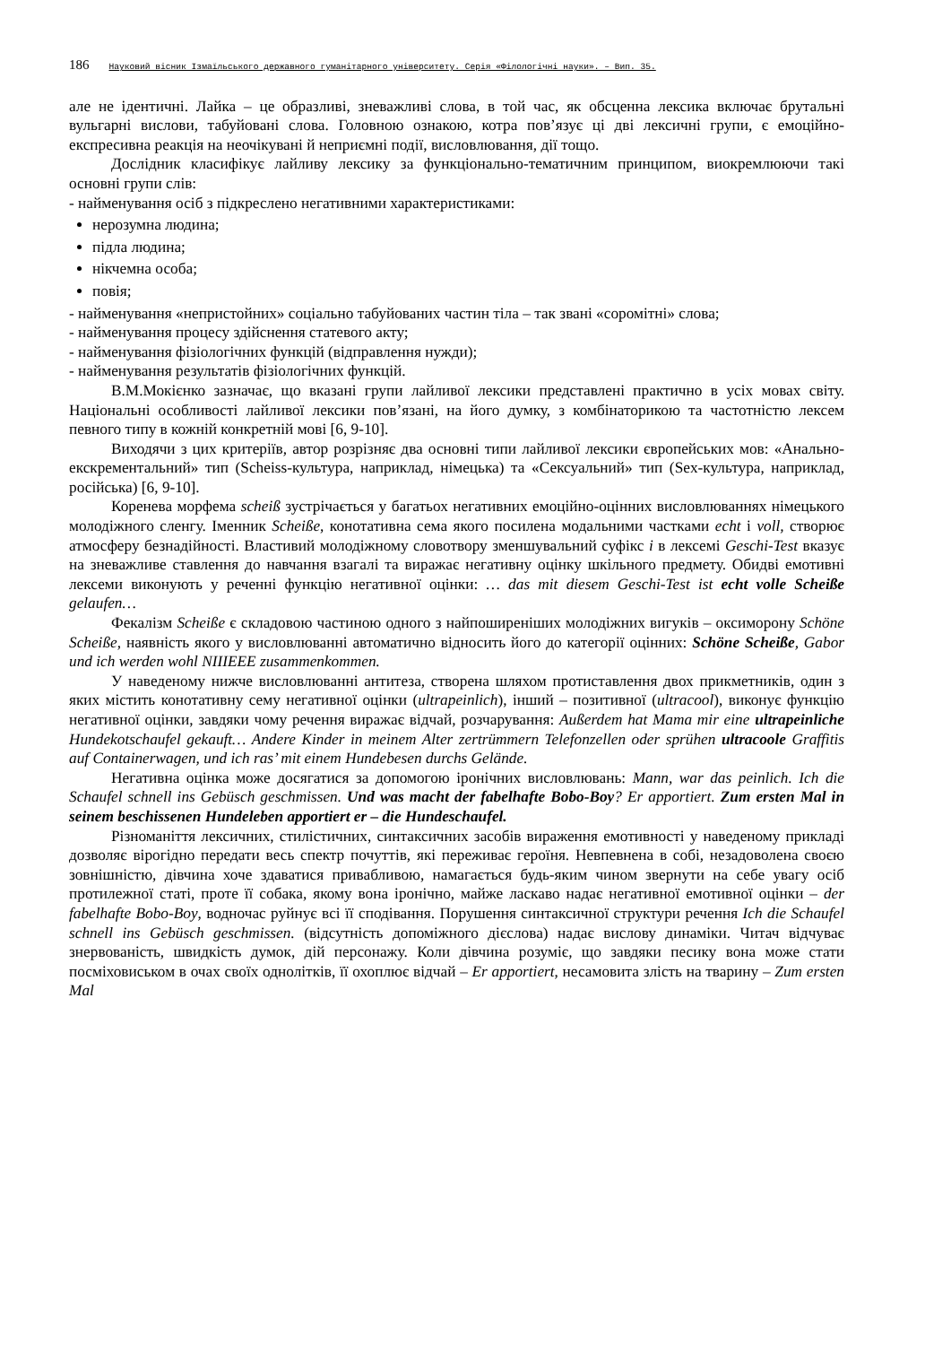186 Науковий вісник Ізмаїльського державного гуманітарного університету. Серія «Філологічні науки». – Вип. 35.
але не ідентичні. Лайка – це образливі, зневажливі слова, в той час, як обсценна лексика включає брутальні вульгарні вислови, табуйовані слова. Головною ознакою, котра пов’язує ці дві лексичні групи, є емоційно-експресивна реакція на неочікувані й неприємні події, висловлювання, дії тощо.
Дослідник класифікує лайливу лексику за функціонально-тематичним принципом, виокремлюючи такі основні групи слів:
- найменування осіб з підкреслено негативними характеристиками:
нерозумна людина;
підла людина;
нікчемна особа;
повія;
- найменування «непристойних» соціально табуйованих частин тіла – так звані «соромітні» слова;
- найменування процесу здійснення статевого акту;
- найменування фізіологічних функцій (відправлення нужди);
- найменування результатів фізіологічних функцій.
В.М.Мокієнко зазначає, що вказані групи лайливої лексики представлені практично в усіх мовах світу. Національні особливості лайливої лексики пов’язані, на його думку, з комбінаторикою та частотністю лексем певного типу в кожній конкретній мові [6, 9-10].
Виходячи з цих критеріїв, автор розрізняє два основні типи лайливої лексики європейських мов: «Анально-екскрементальний» тип (Scheiss-культура, наприклад, німецька) та «Сексуальний» тип (Sex-культура, наприклад, російська) [6, 9-10].
Коренева морфема scheiß зустрічається у багатьох негативних емоційно-оцінних висловлюваннях німецького молодіжного сленгу. Іменник Scheiße, конотативна сема якого посилена модальними частками echt і voll, створює атмосферу безнадійності. Властивий молодіжному словотвору зменшувальний суфікс i в лексемі Geschi-Test вказує на зневажливе ставлення до навчання взагалі та виражає негативну оцінку шкільного предмету. Обидві емотивні лексеми виконують у реченні функцію негативної оцінки: … das mit diesem Geschi-Test ist echt volle Scheiße gelaufen…
Фекалізм Scheiße є складовою частиною одного з найпоширеніших молодіжних вигуків – оксиморону Schöne Scheiße, наявність якого у висловлюванні автоматично відносить його до категорії оцінних: Schöne Scheiße, Gabor und ich werden wohl NIIIEEE zusammenkommen.
У наведеному нижче висловлюванні антитеза, створена шляхом протиставлення двох прикметників, один з яких містить конотативну сему негативної оцінки (ultrapeinlich), інший – позитивної (ultracool), виконує функцію негативної оцінки, завдяки чому речення виражає відчай, розчарування: Außerdem hat Mama mir eine ultrapeinliche Hundekotschaufel gekauft… Andere Kinder in meinem Alter zertrümmern Telefonzellen oder sprühen ultracoole Graffitis auf Containerwagen, und ich ras’ mit einem Hundebesen durchs Gelände.
Негативна оцінка може досягатися за допомогою іронічних висловлювань: Mann, war das peinlich. Ich die Schaufel schnell ins Gebüsch geschmissen. Und was macht der fabelhafte Bobo-Boy? Er apportiert. Zum ersten Mal in seinem beschissenen Hundeleben apportiert er – die Hundeschaufel.
Різноманіття лексичних, стилістичних, синтаксичних засобів вираження емотивності у наведеному прикладі дозволяє вірогідно передати весь спектр почуттів, які переживає героїня. Невпевнена в собі, незадоволена своєю зовнішністю, дівчина хоче здаватися привабливою, намагається будь-яким чином звернути на себе увагу осіб протилежної статі, проте її собака, якому вона іронічно, майже ласкаво надає негативної емотивної оцінки – der fabelhafte Bobo-Boy, водночас руйнує всі її сподівання. Порушення синтаксичної структури речення Ich die Schaufel schnell ins Gebüsch geschmissen. (відсутність допоміжного дієслова) надає вислову динаміки. Читач відчуває знервованість, швидкість думок, дій персонажу. Коли дівчина розуміє, що завдяки песику вона може стати посміховиськом в очах своїх однолітків, її охоплює відчай – Er apportiert, несамовита злість на тварину – Zum ersten Mal